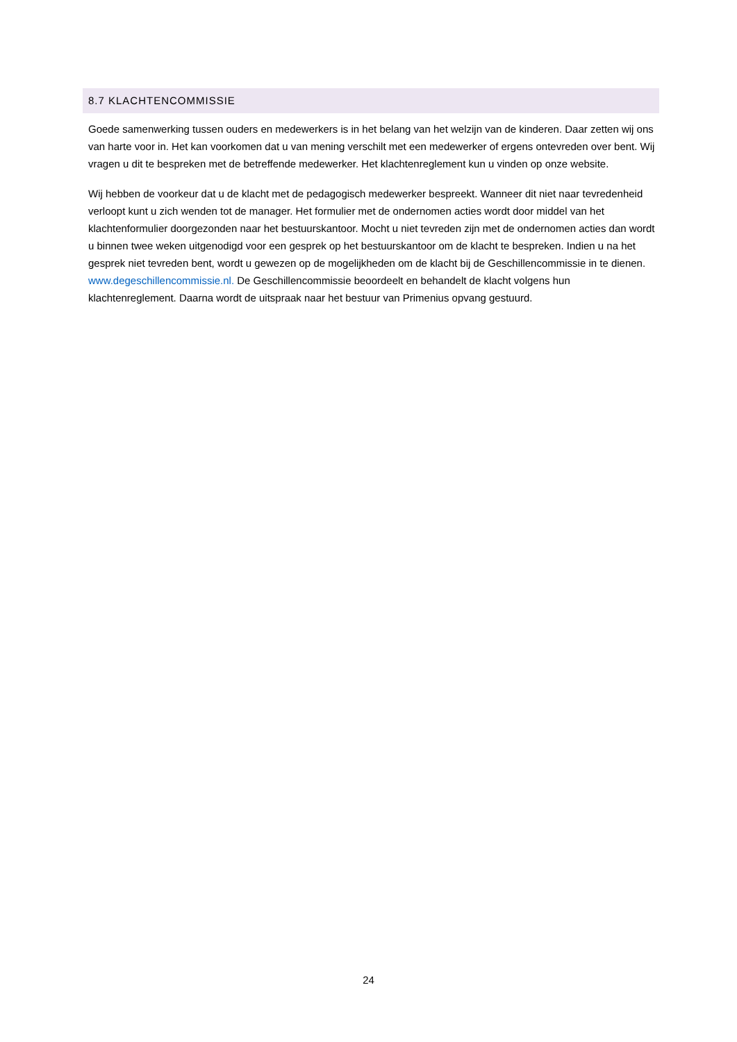8.7 KLACHTENCOMMISSIE
Goede samenwerking tussen ouders en medewerkers is in het belang van het welzijn van de kinderen. Daar zetten wij ons van harte voor in. Het kan voorkomen dat u van mening verschilt met een medewerker of ergens ontevreden over bent. Wij vragen u dit te bespreken met de betreffende medewerker. Het klachtenreglement kun u vinden op onze website.
Wij hebben de voorkeur dat u de klacht met de pedagogisch medewerker bespreekt. Wanneer dit niet naar tevredenheid verloopt kunt u zich wenden tot de manager. Het formulier met de ondernomen acties wordt door middel van het klachtenformulier doorgezonden naar het bestuurskantoor. Mocht u niet tevreden zijn met de ondernomen acties dan wordt u binnen twee weken uitgenodigd voor een gesprek op het bestuurskantoor om de klacht te bespreken. Indien u na het gesprek niet tevreden bent, wordt u gewezen op de mogelijkheden om de klacht bij de Geschillencommissie in te dienen. www.degeschillencommissie.nl. De Geschillencommissie beoordeelt en behandelt de klacht volgens hun klachtenreglement. Daarna wordt de uitspraak naar het bestuur van Primenius opvang gestuurd.
24